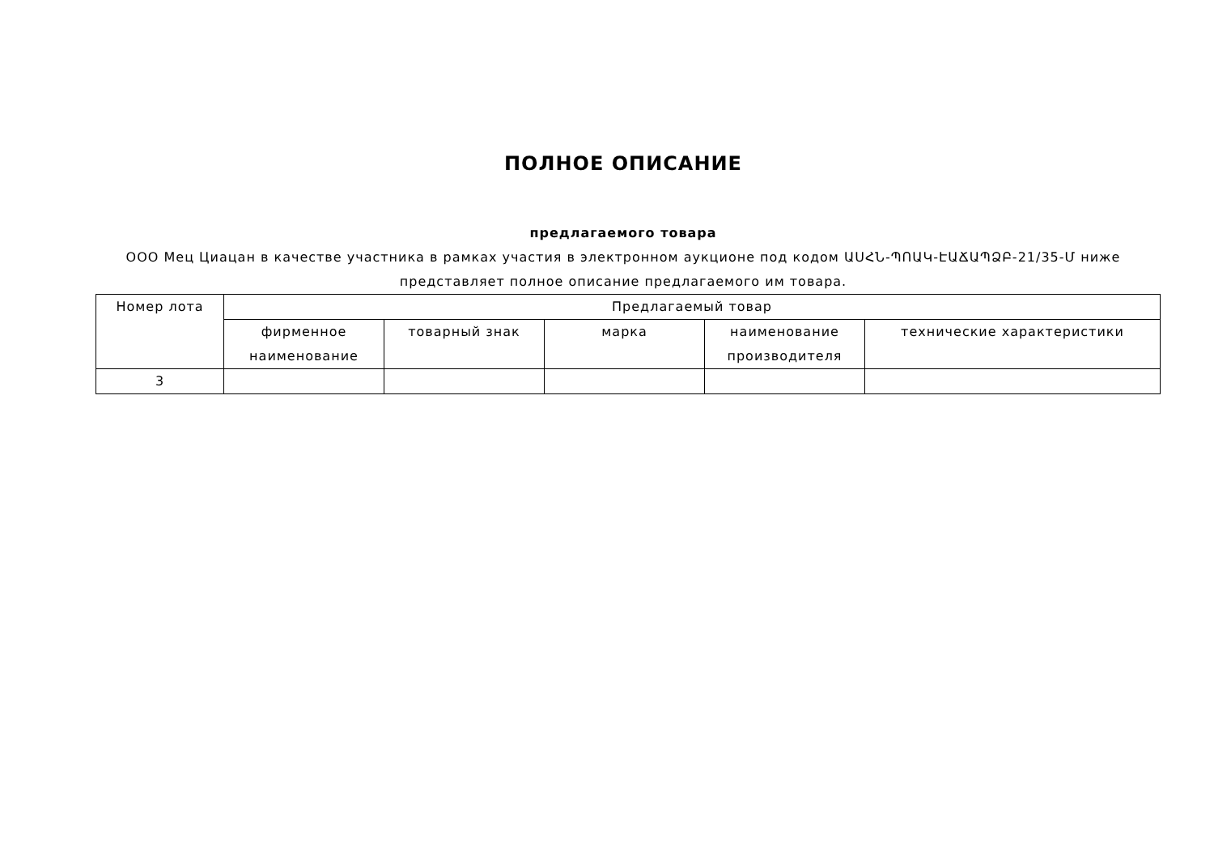ПОЛНОЕ ОПИСАНИЕ
предлагаемого товара
ООО Мец Циацан в качестве участника в рамках участия в электронном аукционе под кодом ԱՍՀՆ-ՊՈԱԿ-ԷԱՃԱՊՁԲ-21/35-Մ ниже представляет полное описание предлагаемого им товара.
| Номер лота | Предлагаемый товар | | | | |
| --- | --- | --- | --- | --- | --- |
| | фирменное наименование | товарный знак | марка | наименование производителя | технические характеристики |
| 3 | | | | | |